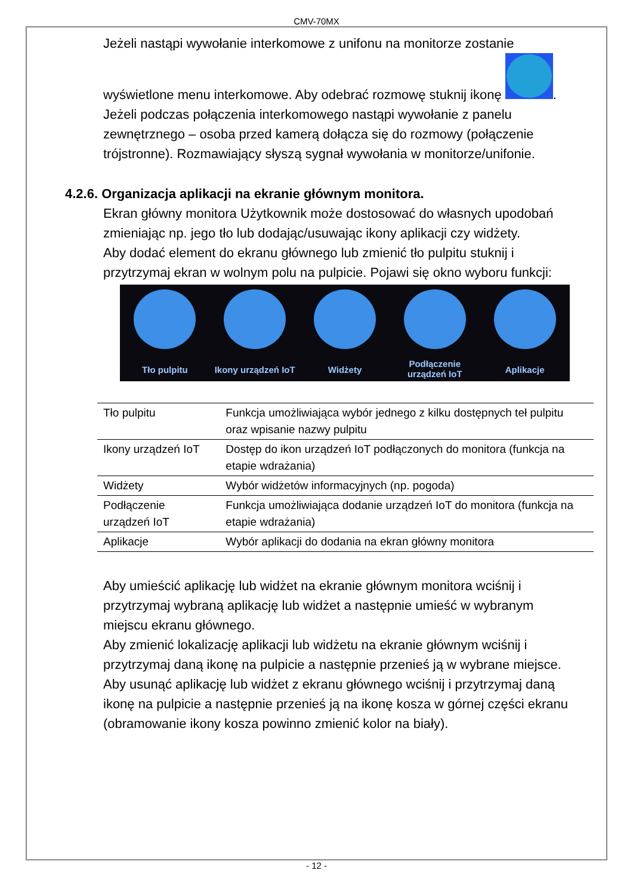CMV-70MX
Jeżeli nastąpi wywołanie interkomowe z unifonu na monitorze zostanie wyświetlone menu interkomowe. Aby odebrać rozmowę stuknij ikonę .
Jeżeli podczas połączenia interkomowego nastąpi wywołanie z panelu zewnętrznego – osoba przed kamerą dołącza się do rozmowy (połączenie trójstronne). Rozmawiający słyszą sygnał wywołania w monitorze/unifonie.
4.2.6. Organizacja aplikacji na ekranie głównym monitora.
Ekran główny monitora Użytkownik może dostosować do własnych upodobań zmieniając np. jego tło lub dodając/usuwając ikony aplikacji czy widżety.
Aby dodać element do ekranu głównego lub zmienić tło pulpitu stuknij i przytrzymaj ekran w wolnym polu na pulpicie. Pojawi się okno wyboru funkcji:
Tło pulpitu Ikony urządzeń IoT
Widżety Podłączenie urządzeń IoT
Aplikacje
| Tło pulpitu | Funkcja umożliwiająca wybór jednego z kilku dostępnych teł pulpitu oraz wpisanie nazwy pulpitu |
| Ikony urządzeń IoT | Dostęp do ikon urządzeń IoT podłączonych do monitora (funkcja na etapie wdrażania) |
| Widżety | Wybór widżetów informacyjnych (np. pogoda) |
| Podłączenie urządzeń IoT | Funkcja umożliwiająca dodanie urządzeń IoT do monitora (funkcja na etapie wdrażania) |
| Aplikacje | Wybór aplikacji do dodania na ekran główny monitora |
Aby umieścić aplikację lub widżet na ekranie głównym monitora wciśnij i przytrzymaj wybraną aplikację lub widżet a następnie umieść w wybranym miejscu ekranu głównego.
Aby zmienić lokalizację aplikacji lub widżetu na ekranie głównym wciśnij i przytrzymaj daną ikonę na pulpicie a następnie przenieś ją w wybrane miejsce.
Aby usunąć aplikację lub widżet z ekranu głównego wciśnij i przytrzymaj daną ikonę na pulpicie a następnie przenieś ją na ikonę kosza w górnej części ekranu (obramowanie ikony kosza powinno zmienić kolor na biały).
- 12 -